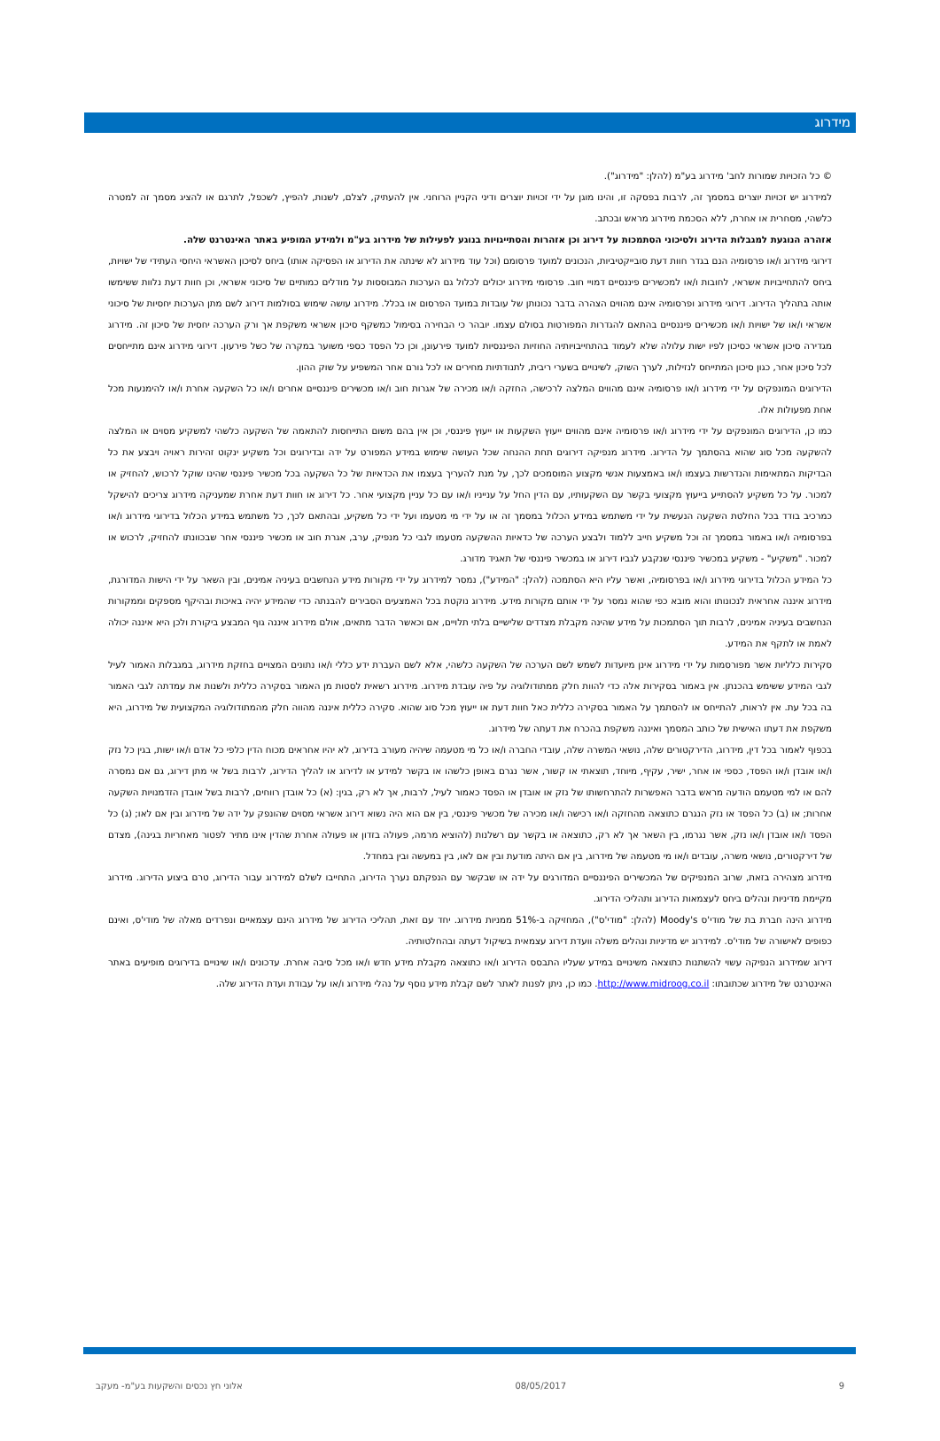מידרוג
© כל הזכויות שמורות לחב' מידרוג בע"מ (להלן: "מידרוג").
למידרוג יש זכויות יוצרים במסמך זה, לרבות בפסקה זו, והינו מוגן על ידי זכויות יוצרים ודיני הקניין הרוחני. אין להעתיק, לצלם, לשנות, להפיץ, לשכפל, לתרגם או להציג מסמך זה למטרה כלשהי, מסחרית או אחרת, ללא הסכמת מידרוג מראש ובכתב.
אזהרה הנוגעת למגבלות הדירוג ולסיכוני הסתמכות על דירוג וכן אזהרות והסתייגויות בנוגע לפעילות של מידרוג בע"מ ולמידע המופיע באתר האינטרנט שלה.
דירוגי מידרוג ו/או פרסומיה הנם בגדר חוות דעת סובייקטיביות, הנכונים למועד פרסומם (וכל עוד מידרוג לא שינתה את הדירוג או הפסיקה אותו) ביחס לסיכון האשראי היחסי העתידי של ישויות, ביחס להתחייבויות אשראי, לחובות ו/או למכשירים פיננסיים דמויי חוב. פרסומי מידרוג יכולים לכלול גם הערכות המבוססות על מודלים כמותיים של סיכוני אשראי, וכן חוות דעת נלוות ששימשו אותה בתהליך הדירוג. דירוגי מידרוג ופרסומיה אינם מהווים הצהרה בדבר נכונותן של עובדות במועד הפרסום או בכלל. מידרוג עושה שימוש בסולמות דירוג לשם מתן הערכות יחסיות של סיכוני אשראי ו/או של ישויות ו/או מכשירים פיננסיים בהתאם להגדרות המפורטות בסולם עצמו. יובהר כי הבחירה בסימול כמשקף סיכון אשראי משקפת אך ורק הערכה יחסית של סיכון זה. מידרוג מגדירה סיכון אשראי כסיכון לפיו ישות עלולה שלא לעמוד בהתחייבויותיה החוזיות הפיננסיות למועד פירעונן, וכן כל הפסד כספי משוער במקרה של כשל פירעון. דירוגי מידרוג אינם מתייחסים לכל סיכון אחר, כגון סיכון המתייחס לנזילות, לערך השוק, לשינויים בשערי ריבית, לתנודתיות מחירים או לכל גורם אחר המשפיע על שוק ההון.
הדירוגים המונפקים על ידי מידרוג ו/או פרסומיה אינם מהווים המלצה לרכישה, החזקה ו/או מכירה של אגרות חוב ו/או מכשירים פיננסיים אחרים ו/או כל השקעה אחרת ו/או להימנעות מכל אחת מפעולות אלו.
כמו כן, הדירוגים המונפקים על ידי מידרוג ו/או פרסומיה אינם מהווים ייעוץ השקעות או ייעוץ פיננסי, וכן אין בהם משום התייחסות להתאמה של השקעה כלשהי למשקיע מסוים או המלצה להשקעה מכל סוג שהוא בהסתמך על הדירוג. מידרוג מנפיקה דירוגים תחת ההנחה שכל העושה שימוש במידע המפורט על ידה ובדירוגים וכל משקיע ינקוט זהירות ראויה ויבצע את כל הבדיקות המתאימות והנדרשות בעצמו ו/או באמצעות אנשי מקצוע המוסמכים לכך, על מנת להעריך בעצמו את הכדאיות של כל השקעה בכל מכשיר פיננסי שהינו שוקל לרכוש, להחזיק או למכור. על כל משקיע להסתייע בייעוץ מקצועי בקשר עם השקעותיו, עם הדין החל על ענייניו ו/או עם כל עניין מקצועי אחר. כל דירוג או חוות דעת אחרת שמעניקה מידרוג צריכים להישקל כמרכיב בודד בכל החלטת השקעה הנעשית על ידי משתמש במידע הכלול במסמך זה או על ידי מי מטעמו ועל ידי כל משקיע, ובהתאם לכך, כל משתמש במידע הכלול בדירוגי מידרוג ו/או בפרסומיה ו/או באמור במסמך זה וכל משקיע חייב ללמוד ולבצע הערכה של כדאיות ההשקעה מטעמו לגבי כל מנפיק, ערב, אגרת חוב או מכשיר פיננסי אחר שבכוונתו להחזיק, לרכוש או למכור. "משקיע" - משקיע במכשיר פיננסי שנקבע לגביו דירוג או במכשיר פיננסי של תאגיד מדורג.
כל המידע הכלול בדירוגי מידרוג ו/או בפרסומיה, ואשר עליו היא הסתמכה (להלן: "המידע"), נמסר למידרוג על ידי מקורות מידע הנחשבים בעיניה אמינים, ובין השאר על ידי הישות המדורגת, מידרוג איננה אחראית לנכונותו והוא מובא כפי שהוא נמסר על ידי אותם מקורות מידע. מידרוג נוקטת בכל האמצעים הסבירים להבנתה כדי שהמידע יהיה באיכות ובהיקף מספקים וממקורות הנחשבים בעיניה אמינים, לרבות תוך הסתמכות על מידע שהינה מקבלת מצדדים שלישיים בלתי תלויים, אם וכאשר הדבר מתאים, אולם מידרוג איננה גוף המבצע ביקורת ולכן היא איננה יכולה לאמת או לתקף את המידע.
סקירות כלליות אשר מפורסמות על ידי מידרוג אינן מיועדות לשמש לשם הערכה של השקעה כלשהי, אלא לשם העברת ידע כללי ו/או נתונים המצויים בחזקת מידרוג, במגבלות האמור לעיל לגבי המידע ששימש בהכנתן. אין באמור בסקירות אלה כדי להוות חלק ממתודולוגיה על פיה עובדת מידרוג. מידרוג רשאית לסטות מן האמור בסקירה כללית ולשנות את עמדתה לגבי האמור בה בכל עת. אין לראות, להתייחס או להסתמך על האמור בסקירה כללית כאל חוות דעת או ייעוץ מכל סוג שהוא. סקירה כללית איננה מהווה חלק מהמתודולוגיה המקצועית של מידרוג, היא משקפת את דעתו האישית של כותב המסמך ואיננה משקפת בהכרח את דעתה של מידרוג.
בכפוף לאמור בכל דין, מידרוג, הדירקטורים שלה, נושאי המשרה שלה, עובדי החברה ו/או כל מי מטעמה שיהיה מעורב בדירוג, לא יהיו אחראים מכוח הדין כלפי כל אדם ו/או ישות, בגין כל נזק ו/או אובדן ו/או הפסד, כספי או אחר, ישיר, עקיף, מיוחד, תוצאתי או קשור, אשר נגרם באופן כלשהו או בקשר למידע או לדירוג או להליך הדירוג, לרבות בשל אי מתן דירוג, גם אם נמסרה להם או למי מטעמם הודעה מראש בדבר האפשרות להתרחשותו של נזק או אובדן או הפסד כאמור לעיל, לרבות, אך לא רק, בגין: (א) כל אובדן רווחים, לרבות בשל אובדן הזדמנויות השקעה אחרות; או (ב) כל הפסד או נזק הנגרם כתוצאה מהחזקה ו/או רכישה ו/או מכירה של מכשיר פיננסי, בין אם הוא היה נשוא דירוג אשראי מסוים שהונפק על ידה של מידרוג ובין אם לאו; (ג) כל הפסד ו/או אובדן ו/או נזק, אשר נגרמו, בין השאר אך לא רק, כתוצאה או בקשר עם רשלנות (להוציא מרמה, פעולה בזדון או פעולה אחרת שהדין אינו מתיר לפטור מאחריות בגינה), מצדם של דירקטורים, נושאי משרה, עובדים ו/או מי מטעמה של מידרוג, בין אם היתה מודעת ובין אם לאו, בין במעשה ובין במחדל.
מידרוג מצהירה בזאת, שרוב המנפיקים של המכשירים הפיננסיים המדורגים על ידה או שבקשר עם הנפקתם נערך הדירוג, התחייבו לשלם למידרוג עבור הדירוג, טרם ביצוע הדירוג. מידרוג מקיימת מדיניות ונהלים ביחס לעצמאות הדירוג ותהליכי הדירוג.
מידרוג הינה חברת בת של מודי'ס Moody's (להלן: "מודי'ס"), המחזיקה ב-51% ממניות מידרוג. יחד עם זאת, תהליכי הדירוג של מידרוג הינם עצמאיים ונפרדים מאלה של מודי'ס, ואינם כפופים לאישורה של מודי'ס. למידרוג יש מדיניות ונהלים משלה וועדת דירוג עצמאית בשיקול דעתה ובהחלטותיה.
דירוג שמידרוג הנפיקה עשוי להשתנות כתוצאה משינויים במידע שעליו התבסס הדירוג ו/או כתוצאה מקבלת מידע חדש ו/או מכל סיבה אחרת. עדכונים ו/או שינויים בדירוגים מופיעים באתר האינטרנט של מידרוג שכתובתו: http://www.midroog.co.il. כמו כן, ניתן לפנות לאתר לשם קבלת מידע נוסף על נהלי מידרוג ו/או על עבודת ועדת הדירוג שלה.
9 08/05/2017 אלוני חץ נכסים והשקעות בע"מ- מעקב